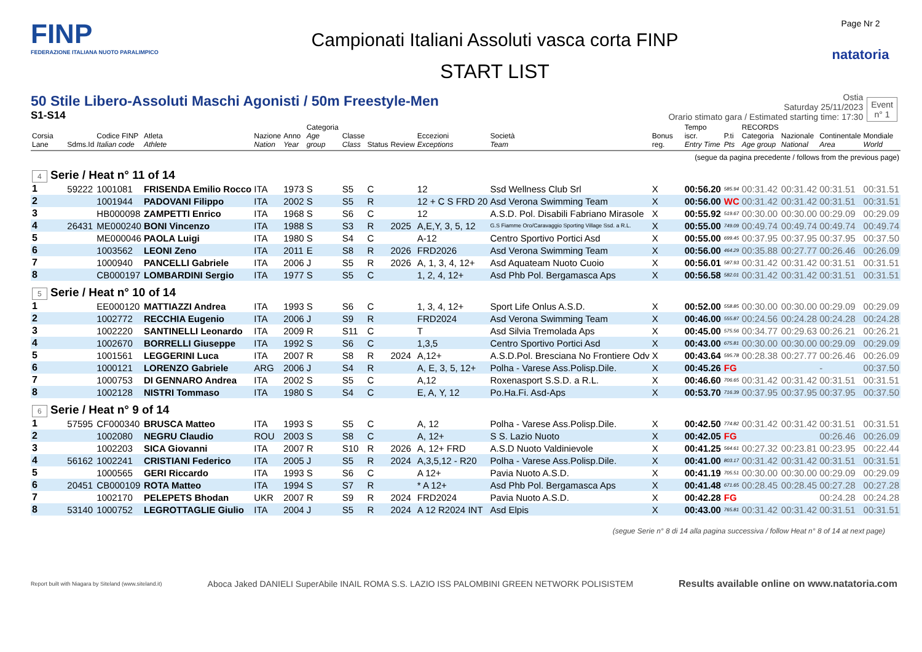FINP
FEDERAZIONE ITALIANA NUOTO PARALIMPICO
Campionati Italiani Assoluti vasca corta FINP
START LIST
Page Nr 2
natatoria
50 Stile Libero-Assoluti Maschi Agonisti / 50m Freestyle-Men
S1-S14
Ostia
Saturday 25/11/2023
Orario stimato gara / Estimated starting time: 17:30
Event
n° 1
| Corsia Lane | Sdms.Id | Codice FINP Italian code | Atleta Athlete | Nazione Nation | Anno Year | Categoria Age group | Classe Class | Status | Review | Eccezioni Exceptions | Società Team | Bonus reg. | Tempo iscr. Entry Time | P.ti Pts | RECORDS Categoria Age group | Nazionale National | Continentale Area | Mondiale World |
| --- | --- | --- | --- | --- | --- | --- | --- | --- | --- | --- | --- | --- | --- | --- | --- | --- | --- | --- |
| (segue da pagina precedente / follows from the previous page) | | | | | | | | | | | | | | | | | | |
| 4 Serie / Heat n° 11 of 14 | | | | | | | | | | | | | | | | | | |
| 1 | 59222 | 1001081 | FRISENDA Emilio Rocco | ITA | 1973 | S | S5 | C | | 12 | Ssd Wellness Club Srl | X | 00:56.20 | 585.94 | 00:31.42 | 00:31.42 | 00:31.51 | 00:31.51 |
| 2 | | 1001944 | PADOVANI Filippo | ITA | 2002 | S | S5 | R | | 12 + C S FRD 20 | Asd Verona Swimming Team | X | 00:56.00 | WC | 00:31.42 | 00:31.42 | 00:31.51 | 00:31.51 |
| 3 | | HB000098 | ZAMPETTI Enrico | ITA | 1968 | S | S6 | C | | 12 | A.S.D. Pol. Disabili Fabriano Mirasole | X | 00:55.92 | 519.67 | 00:30.00 | 00:30.00 | 00:29.09 | 00:29.09 |
| 4 | 26431 | ME000240 | BONI Vincenzo | ITA | 1988 | S | S3 | R | 2025 | A,E,Y, 3, 5, 12 | G.S Fiamme Oro/Caravaggio Sporting Village Ssd. a R.L. | X | 00:55.00 | 749.09 | 00:49.74 | 00:49.74 | 00:49.74 | 00:49.74 |
| 5 | | ME000046 | PAOLA Luigi | ITA | 1980 | S | S4 | C | | A-12 | Centro Sportivo Portici Asd | X | 00:55.00 | 699.45 | 00:37.95 | 00:37.95 | 00:37.95 | 00:37.50 |
| 6 | | 1003562 | LEONI Zeno | ITA | 2011 | E | S8 | R | 2026 | FRD2026 | Asd Verona Swimming Team | X | 00:56.00 | 464.29 | 00:35.88 | 00:27.77 | 00:26.46 | 00:26.09 |
| 7 | | 1000940 | PANCELLI Gabriele | ITA | 2006 | J | S5 | R | 2026 | A, 1, 3, 4, 12+ | Asd Aquateam Nuoto Cuoio | X | 00:56.01 | 587.93 | 00:31.42 | 00:31.42 | 00:31.51 | 00:31.51 |
| 8 | | CB000197 | LOMBARDINI Sergio | ITA | 1977 | S | S5 | C | | 1, 2, 4, 12+ | Asd Phb Pol. Bergamasca Aps | X | 00:56.58 | 582.01 | 00:31.42 | 00:31.42 | 00:31.51 | 00:31.51 |
| 5 Serie / Heat n° 10 of 14 | | | | | | | | | | | | | | | | | | |
| 1 | | EE000120 | MATTIAZZI Andrea | ITA | 1993 | S | S6 | C | | 1, 3, 4, 12+ | Sport Life Onlus A.S.D. | X | 00:52.00 | 558.85 | 00:30.00 | 00:30.00 | 00:29.09 | 00:29.09 |
| 2 | | 1002772 | RECCHIA Eugenio | ITA | 2006 | J | S9 | R | | FRD2024 | Asd Verona Swimming Team | X | 00:46.00 | 555.87 | 00:24.56 | 00:24.28 | 00:24.28 | 00:24.28 |
| 3 | | 1002220 | SANTINELLI Leonardo | ITA | 2009 | R | S11 | C | | T | Asd Silvia Tremolada Aps | X | 00:45.00 | 575.56 | 00:34.77 | 00:29.63 | 00:26.21 | 00:26.21 |
| 4 | | 1002670 | BORRELLI Giuseppe | ITA | 1992 | S | S6 | C | | 1,3,5 | Centro Sportivo Portici Asd | X | 00:43.00 | 675.81 | 00:30.00 | 00:30.00 | 00:29.09 | 00:29.09 |
| 5 | | 1001561 | LEGGERINI Luca | ITA | 2007 | R | S8 | R | 2024 | A,12+ | A.S.D.Pol. Bresciana No Frontiere Odv | X | 00:43.64 | 595.78 | 00:28.38 | 00:27.77 | 00:26.46 | 00:26.09 |
| 6 | | 1000121 | LORENZO Gabriele | ARG | 2006 | J | S4 | R | | A, E, 3, 5, 12+ | Polha - Varese Ass.Polisp.Dile. | X | 00:45.26 | FG | | | - | 00:37.50 |
| 7 | | 1000753 | DI GENNARO Andrea | ITA | 2002 | S | S5 | C | | A,12 | Roxenasport S.S.D. a R.L. | X | 00:46.60 | 706.65 | 00:31.42 | 00:31.42 | 00:31.51 | 00:31.51 |
| 8 | | 1002128 | NISTRI Tommaso | ITA | 1980 | S | S4 | C | | E, A, Y, 12 | Po.Ha.Fi. Asd-Aps | X | 00:53.70 | 716.39 | 00:37.95 | 00:37.95 | 00:37.95 | 00:37.50 |
| 6 Serie / Heat n° 9 of 14 | | | | | | | | | | | | | | | | | | |
| 1 | 57595 | CF000340 | BRUSCA Matteo | ITA | 1993 | S | S5 | C | | A, 12 | Polha - Varese Ass.Polisp.Dile. | X | 00:42.50 | 774.82 | 00:31.42 | 00:31.42 | 00:31.51 | 00:31.51 |
| 2 | | 1002080 | NEGRU Claudio | ROU | 2003 | S | S8 | C | | A, 12+ | S S. Lazio Nuoto | X | 00:42.05 | FG | | | 00:26.46 | 00:26.09 |
| 3 | | 1002203 | SICA Giovanni | ITA | 2007 | R | S10 | R | 2026 | A, 12+ FRD | A.S.D Nuoto Valdinievole | X | 00:41.25 | 564.61 | 00:27.32 | 00:23.81 | 00:23.95 | 00:22.44 |
| 4 | 56162 | 1002241 | CRISTIANI Federico | ITA | 2005 | J | S5 | R | 2024 | A,3,5,12 - R20 | Polha - Varese Ass.Polisp.Dile. | X | 00:41.00 | 803.17 | 00:31.42 | 00:31.42 | 00:31.51 | 00:31.51 |
| 5 | | 1000565 | GERI Riccardo | ITA | 1993 | S | S6 | C | | A 12+ | Pavia Nuoto A.S.D. | X | 00:41.19 | 705.51 | 00:30.00 | 00:30.00 | 00:29.09 | 00:29.09 |
| 6 | 20451 | CB000109 | ROTA Matteo | ITA | 1994 | S | S7 | R | | * A 12+ | Asd Phb Pol. Bergamasca Aps | X | 00:41.48 | 671.65 | 00:28.45 | 00:28.45 | 00:27.28 | 00:27.28 |
| 7 | | 1002170 | PELEPETS Bhodan | UKR | 2007 | R | S9 | R | 2024 | FRD2024 | Pavia Nuoto A.S.D. | X | 00:42.28 | FG | | | 00:24.28 | 00:24.28 |
| 8 | 53140 | 1000752 | LEGROTTAGLIE Giulio | ITA | 2004 | J | S5 | R | 2024 | A 12 R2024 INT | Asd Elpis | X | 00:43.00 | 765.81 | 00:31.42 | 00:31.42 | 00:31.51 | 00:31.51 |
(segue Serie n° 8 di 14 alla pagina successiva / follow Heat n° 8 of 14 at next page)
Report built with Niagara by Siteland (www.siteland.it)
Aboca Jaked DANIELI SuperAbile INAIL ROMA S.S. LAZIO ISS PALOMBINI GREEN NETWORK POLISISTEM
Results available online on www.natatoria.com